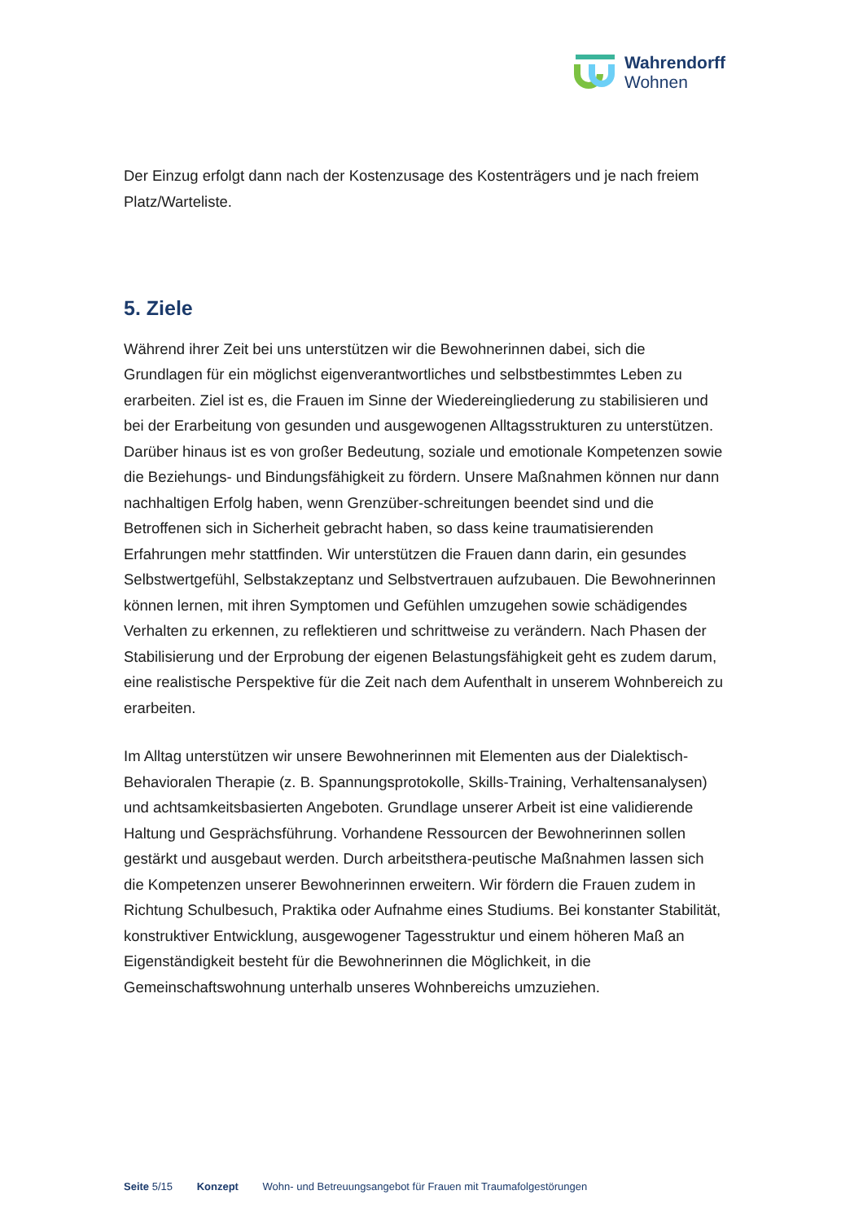Wahrendorff
Wohnen
Der Einzug erfolgt dann nach der Kostenzusage des Kostenträgers und je nach freiem Platz/Warteliste.
5. Ziele
Während ihrer Zeit bei uns unterstützen wir die Bewohnerinnen dabei, sich die Grundlagen für ein möglichst eigenverantwortliches und selbstbestimmtes Leben zu erarbeiten. Ziel ist es, die Frauen im Sinne der Wiedereingliederung zu stabilisieren und bei der Erarbeitung von gesunden und ausgewogenen Alltagsstrukturen zu unterstützen. Darüber hinaus ist es von großer Bedeutung, soziale und emotionale Kompetenzen sowie die Beziehungs- und Bindungsfähigkeit zu fördern. Unsere Maßnahmen können nur dann nachhaltigen Erfolg haben, wenn Grenzüber-schreitungen beendet sind und die Betroffenen sich in Sicherheit gebracht haben, so dass keine traumatisierenden Erfahrungen mehr stattfinden. Wir unterstützen die Frauen dann darin, ein gesundes Selbstwertgefühl, Selbstakzeptanz und Selbstvertrauen aufzubauen. Die Bewohnerinnen können lernen, mit ihren Symptomen und Gefühlen umzugehen sowie schädigendes Verhalten zu erkennen, zu reflektieren und schrittweise zu verändern. Nach Phasen der Stabilisierung und der Erprobung der eigenen Belastungsfähigkeit geht es zudem darum, eine realistische Perspektive für die Zeit nach dem Aufenthalt in unserem Wohnbereich zu erarbeiten.
Im Alltag unterstützen wir unsere Bewohnerinnen mit Elementen aus der Dialektisch-Behavioralen Therapie (z. B. Spannungsprotokolle, Skills-Training, Verhaltensanalysen) und achtsamkeitsbasierten Angeboten. Grundlage unserer Arbeit ist eine validierende Haltung und Gesprächsführung. Vorhandene Ressourcen der Bewohnerinnen sollen gestärkt und ausgebaut werden. Durch arbeitsthera-peutische Maßnahmen lassen sich die Kompetenzen unserer Bewohnerinnen erweitern. Wir fördern die Frauen zudem in Richtung Schulbesuch, Praktika oder Aufnahme eines Studiums. Bei konstanter Stabilität, konstruktiver Entwicklung, ausgewogener Tagesstruktur und einem höheren Maß an Eigenständigkeit besteht für die Bewohnerinnen die Möglichkeit, in die Gemeinschaftswohnung unterhalb unseres Wohnbereichs umzuziehen.
Seite 5/15 Konzept Wohn- und Betreuungsangebot für Frauen mit Traumafolgestörungen